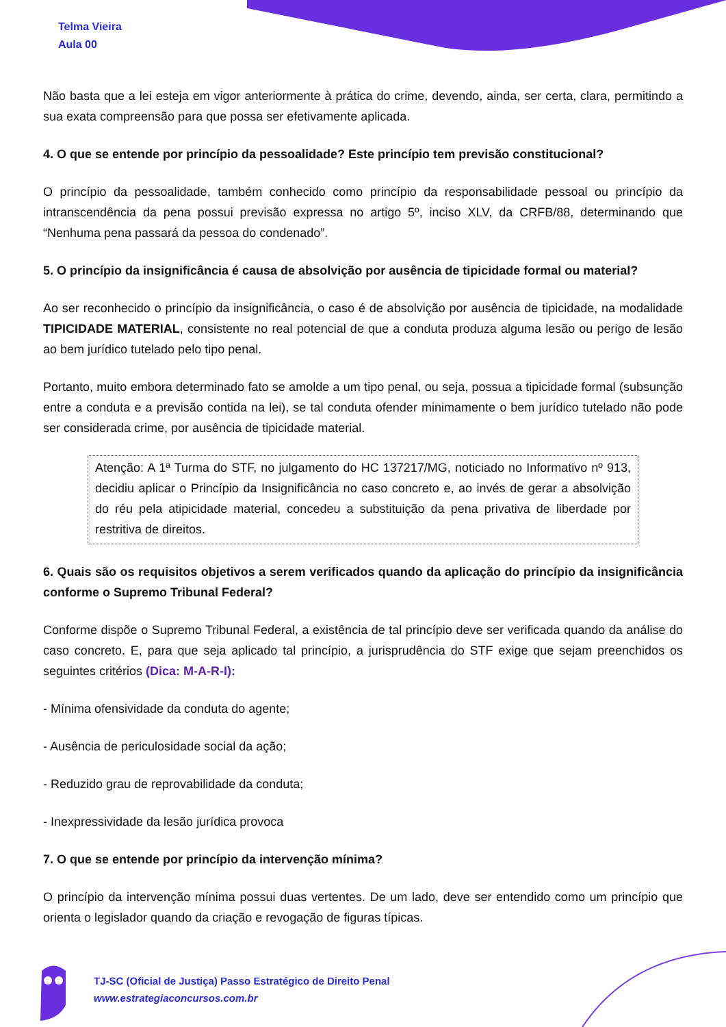Telma Vieira
Aula 00
Não basta que a lei esteja em vigor anteriormente à prática do crime, devendo, ainda, ser certa, clara, permitindo a sua exata compreensão para que possa ser efetivamente aplicada.
4. O que se entende por princípio da pessoalidade? Este princípio tem previsão constitucional?
O princípio da pessoalidade, também conhecido como princípio da responsabilidade pessoal ou princípio da intranscendência da pena possui previsão expressa no artigo 5º, inciso XLV, da CRFB/88, determinando que “Nenhuma pena passará da pessoa do condenado”.
5. O princípio da insignificância é causa de absolvição por ausência de tipicidade formal ou material?
Ao ser reconhecido o princípio da insignificância, o caso é de absolvição por ausência de tipicidade, na modalidade TIPICIDADE MATERIAL, consistente no real potencial de que a conduta produza alguma lesão ou perigo de lesão ao bem jurídico tutelado pelo tipo penal.
Portanto, muito embora determinado fato se amolde a um tipo penal, ou seja, possua a tipicidade formal (subsunção entre a conduta e a previsão contida na lei), se tal conduta ofender minimamente o bem jurídico tutelado não pode ser considerada crime, por ausência de tipicidade material.
Atenção: A 1ª Turma do STF, no julgamento do HC 137217/MG, noticiado no Informativo nº 913, decidiu aplicar o Princípio da Insignificância no caso concreto e, ao invés de gerar a absolvição do réu pela atipicidade material, concedeu a substituição da pena privativa de liberdade por restritiva de direitos.
6. Quais são os requisitos objetivos a serem verificados quando da aplicação do princípio da insignificância conforme o Supremo Tribunal Federal?
Conforme dispõe o Supremo Tribunal Federal, a existência de tal princípio deve ser verificada quando da análise do caso concreto. E, para que seja aplicado tal princípio, a jurisprudência do STF exige que sejam preenchidos os seguintes critérios (Dica: M-A-R-I):
- Mínima ofensividade da conduta do agente;
- Ausência de periculosidade social da ação;
- Reduzido grau de reprovabilidade da conduta;
- Inexpressividade da lesão jurídica provoca
7. O que se entende por princípio da intervenção mínima?
O princípio da intervenção mínima possui duas vertentes. De um lado, deve ser entendido como um princípio que orienta o legislador quando da criação e revogação de figuras típicas.
TJ-SC (Oficial de Justiça) Passo Estratégico de Direito Penal
www.estrategiaconcursos.com.br